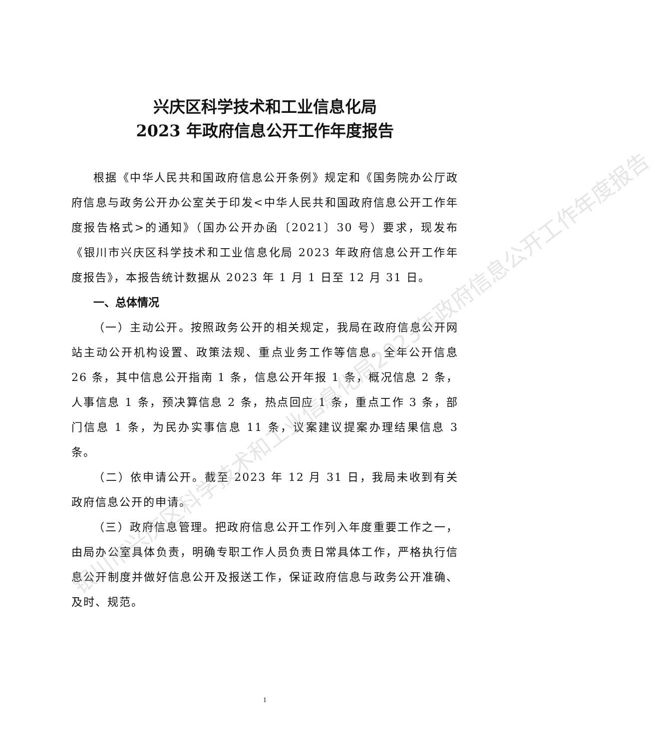银川市兴庆区科学技术和工业信息化局2023年政府信息公开工作年度报告
兴庆区科学技术和工业信息化局
2023 年政府信息公开工作年度报告
根据《中华人民共和国政府信息公开条例》规定和《国务院办公厅政府信息与政务公开办公室关于印发<中华人民共和国政府信息公开工作年度报告格式>的通知》（国办公开办函〔2021〕30 号）要求，现发布《银川市兴庆区科学技术和工业信息化局 2023 年政府信息公开工作年度报告》，本报告统计数据从 2023 年 1 月 1 日至 12 月 31 日。
一、总体情况
（一）主动公开。按照政务公开的相关规定，我局在政府信息公开网站主动公开机构设置、政策法规、重点业务工作等信息。全年公开信息 26 条，其中信息公开指南 1 条，信息公开年报 1 条，概况信息 2 条，人事信息 1 条，预决算信息 2 条，热点回应 1 条，重点工作 3 条，部门信息 1 条，为民办实事信息 11 条，议案建议提案办理结果信息 3 条。
（二）依申请公开。截至 2023 年 12 月 31 日，我局未收到有关政府信息公开的申请。
（三）政府信息管理。把政府信息公开工作列入年度重要工作之一，由局办公室具体负责，明确专职工作人员负责日常具体工作，严格执行信息公开制度并做好信息公开及报送工作，保证政府信息与政务公开准确、及时、规范。
1